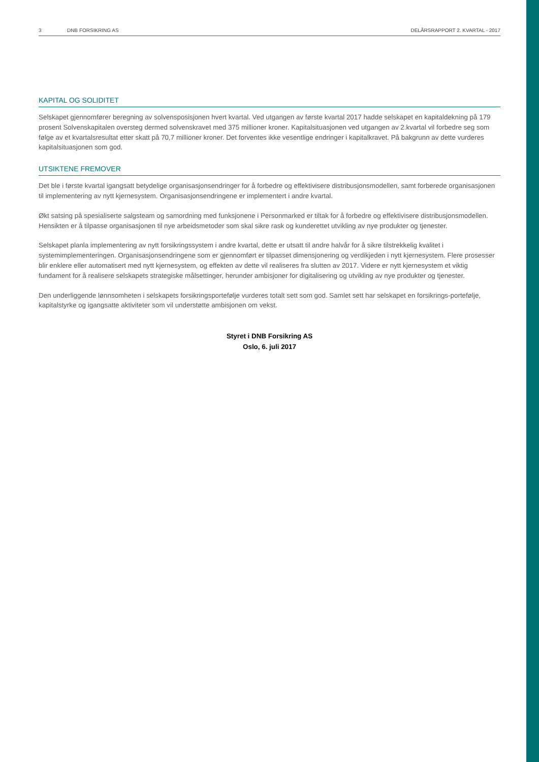3 DNB FORSIKRING AS DELÅRSRAPPORT 2. KVARTAL - 2017
KAPITAL OG SOLIDITET
Selskapet gjennomfører beregning av solvensposisjonen hvert kvartal. Ved utgangen av første kvartal 2017 hadde selskapet en kapitaldekning på 179 prosent Solvenskapitalen oversteg dermed solvenskravet med 375 millioner kroner. Kapitalsituasjonen ved utgangen av 2.kvartal vil forbedre seg som følge av et kvartalsresultat etter skatt på 70,7 millioner kroner. Det forventes ikke vesentlige endringer i kapitalkravet. På bakgrunn av dette vurderes kapitalsituasjonen som god.
UTSIKTENE FREMOVER
Det ble i første kvartal igangsatt betydelige organisasjonsendringer for å forbedre og effektivisere distribusjonsmodellen, samt forberede organisasjonen til implementering av nytt kjernesystem. Organisasjonsendringene er implementert i andre kvartal.
Økt satsing på spesialiserte salgsteam og samordning med funksjonene i Personmarked er tiltak for å forbedre og effektivisere distribusjonsmodellen. Hensikten er å tilpasse organisasjonen til nye arbeidsmetoder som skal sikre rask og kunderettet utvikling av nye produkter og tjenester.
Selskapet planla implementering av nytt forsikringssystem i andre kvartal, dette er utsatt til andre halvår for å sikre tilstrekkelig kvalitet i systemimplementeringen. Organisasjonsendringene som er gjennomført er tilpasset dimensjonering og verdikjeden i nytt kjernesystem. Flere prosesser blir enklere eller automatisert med nytt kjernesystem, og effekten av dette vil realiseres fra slutten av 2017. Videre er nytt kjernesystem et viktig fundament for å realisere selskapets strategiske målsettinger, herunder ambisjoner for digitalisering og utvikling av nye produkter og tjenester.
Den underliggende lønnsomheten i selskapets forsikringsportefølje vurderes totalt sett som god. Samlet sett har selskapet en forsikrings-portefølje, kapitalstyrke og igangsatte aktiviteter som vil understøtte ambisjonen om vekst.
Styret i DNB Forsikring AS
Oslo, 6. juli 2017